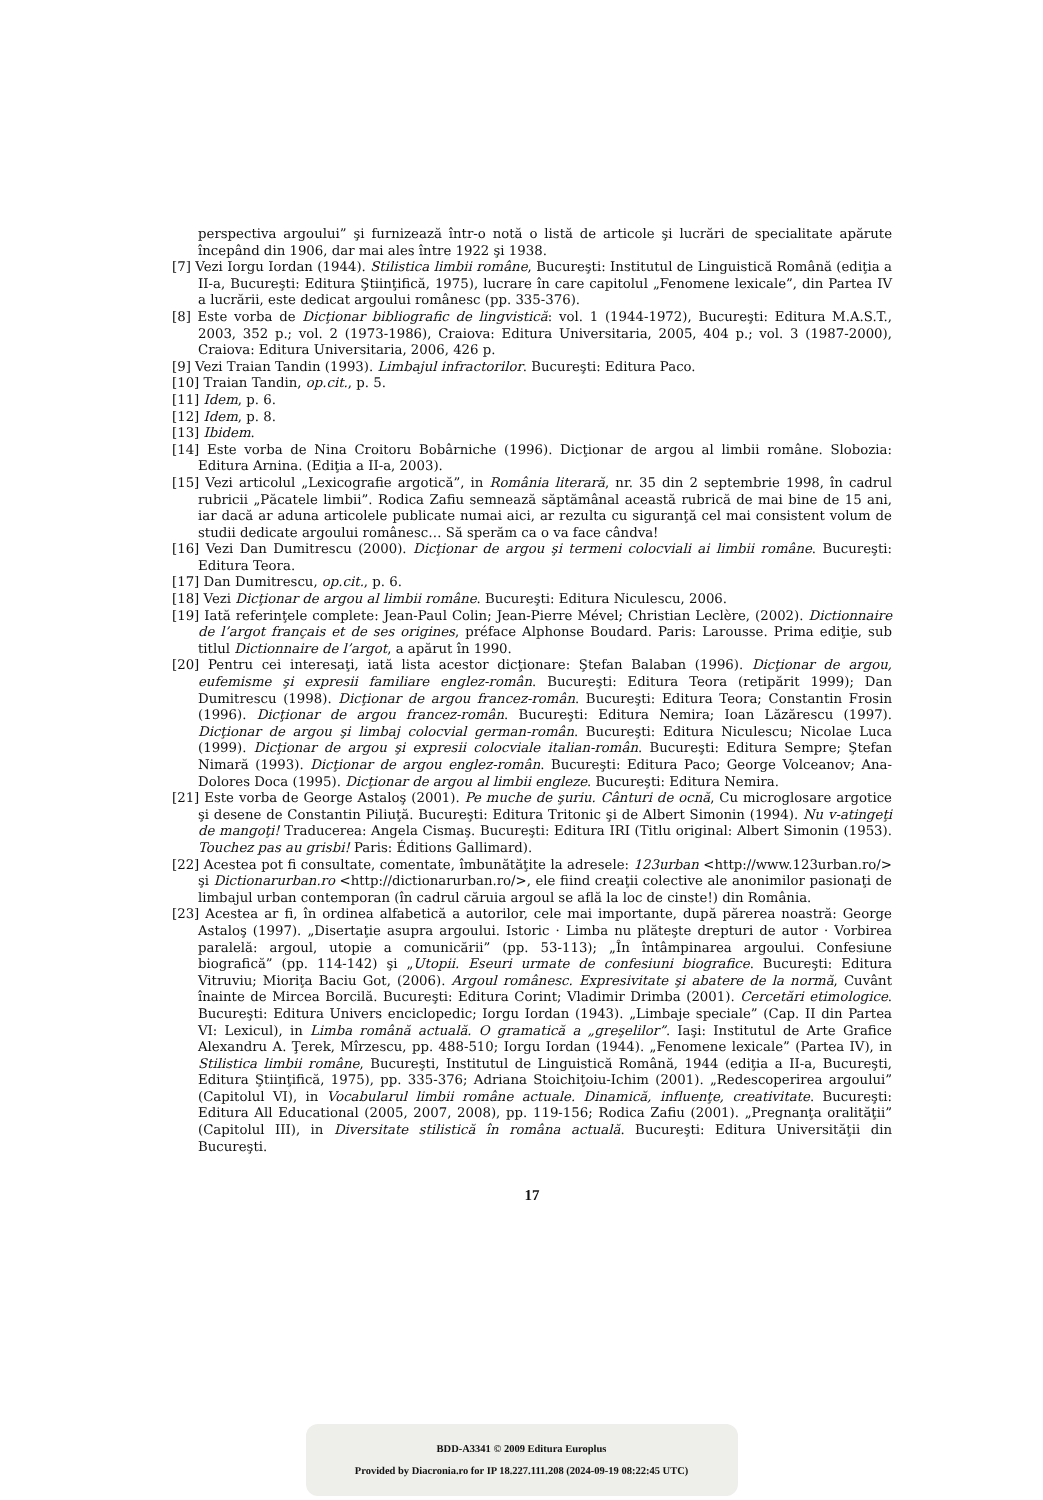perspectiva argoului” şi furnizează într-o notă o listă de articole şi lucrări de specialitate apărute începând din 1906, dar mai ales între 1922 şi 1938.
[7] Vezi Iorgu Iordan (1944). Stilistica limbii române, Bucureşti: Institutul de Linguistică Română (ediţia a II-a, Bucureşti: Editura Ştiinţifică, 1975), lucrare în care capitolul „Fenomene lexicale”, din Partea IV a lucrării, este dedicat argoului românesc (pp. 335-376).
[8] Este vorba de Dicţionar bibliografic de lingvistică: vol. 1 (1944-1972), Bucureşti: Editura M.A.S.T., 2003, 352 p.; vol. 2 (1973-1986), Craiova: Editura Universitaria, 2005, 404 p.; vol. 3 (1987-2000), Craiova: Editura Universitaria, 2006, 426 p.
[9] Vezi Traian Tandin (1993). Limbajul infractorilor. Bucureşti: Editura Paco.
[10] Traian Tandin, op.cit., p. 5.
[11] Idem, p. 6.
[12] Idem, p. 8.
[13] Ibidem.
[14] Este vorba de Nina Croitoru Bobârniche (1996). Dicţionar de argou al limbii române. Slobozia: Editura Arnina. (Ediţia a II-a, 2003).
[15] Vezi articolul „Lexicografie argotică”, in România literară, nr. 35 din 2 septembrie 1998, în cadrul rubricii „Păcatele limbii”. Rodica Zafiu semnează săptămânal această rubrică de mai bine de 15 ani, iar dacă ar aduna articolele publicate numai aici, ar rezulta cu siguranţă cel mai consistent volum de studii dedicate argoului românesc… Să sperăm ca o va face cândva!
[16] Vezi Dan Dumitrescu (2000). Dicţionar de argou şi termeni colocviali ai limbii române. Bucureşti: Editura Teora.
[17] Dan Dumitrescu, op.cit., p. 6.
[18] Vezi Dicţionar de argou al limbii române. Bucureşti: Editura Niculescu, 2006.
[19] Iată referinţele complete: Jean-Paul Colin; Jean-Pierre Mével; Christian Leclère, (2002). Dictionnaire de l’argot français et de ses origines, préface Alphonse Boudard. Paris: Larousse. Prima ediţie, sub titlul Dictionnaire de l’argot, a apărut în 1990.
[20] Pentru cei interesaţi, iată lista acestor dicţionare: Ştefan Balaban (1996). Dicţionar de argou, eufemisme şi expresii familiare englez-român. Bucureşti: Editura Teora (retipărit 1999); Dan Dumitrescu (1998). Dicţionar de argou francez-român. Bucureşti: Editura Teora; Constantin Frosin (1996). Dicţionar de argou francez-român. Bucureşti: Editura Nemira; Ioan Lăzărescu (1997). Dicţionar de argou şi limbaj colocvial german-român. Bucureşti: Editura Niculescu; Nicolae Luca (1999). Dicţionar de argou şi expresii colocviale italian-român. Bucureşti: Editura Sempre; Ştefan Nimară (1993). Dicţionar de argou englez-român. Bucureşti: Editura Paco; George Volceanov; Ana-Dolores Doca (1995). Dicţionar de argou al limbii engleze. Bucureşti: Editura Nemira.
[21] Este vorba de George Astaloş (2001). Pe muche de şuriu. Cânturi de ocnă, Cu microglosare argotice şi desene de Constantin Piliuţă. Bucureşti: Editura Tritonic şi de Albert Simonin (1994). Nu v-atingeţi de mangoţi! Traducerea: Angela Cismaş. Bucureşti: Editura IRI (Titlu original: Albert Simonin (1953). Touchez pas au grisbi! Paris: Éditions Gallimard).
[22] Acestea pot fi consultate, comentate, îmbunătăţite la adresele: 123urban <http://www.123urban.ro/> şi Dictionarurban.ro <http://dictionarurban.ro/>, ele fiind creaţii colective ale anonimilor pasionaţi de limbajul urban contemporan (în cadrul căruia argoul se află la loc de cinste!) din România.
[23] Acestea ar fi, în ordinea alfabetică a autorilor, cele mai importante, după părerea noastră: George Astaloş (1997). „Disertaţie asupra argoului. Istoric · Limba nu plăteşte drepturi de autor · Vorbirea paralelă: argoul, utopie a comunicării” (pp. 53-113); „În întâmpinarea argoului. Confesiune biografică” (pp. 114-142) şi „Utopii. Eseuri urmate de confesiuni biografice. Bucureşti: Editura Vitruviu; Mioriţa Baciu Got, (2006). Argoul românesc. Expresivitate şi abatere de la normă, Cuvânt înainte de Mircea Borcilă. Bucureşti: Editura Corint; Vladimir Drimba (2001). Cercetări etimologice. Bucureşti: Editura Univers enciclopedic; Iorgu Iordan (1943). „Limbaje speciale” (Cap. II din Partea VI: Lexicul), in Limba română actuală. O gramatică a „greşelilor”. Iaşi: Institutul de Arte Grafice Alexandru A. Ţerek, Mîrzescu, pp. 488-510; Iorgu Iordan (1944). „Fenomene lexicale” (Partea IV), in Stilistica limbii române, Bucureşti, Institutul de Linguistică Română, 1944 (ediţia a II-a, Bucureşti, Editura Ştiinţifică, 1975), pp. 335-376; Adriana Stoichiţoiu-Ichim (2001). „Redescoperirea argoului” (Capitolul VI), in Vocabularul limbii române actuale. Dinamică, influenţe, creativitate. Bucureşti: Editura All Educational (2005, 2007, 2008), pp. 119-156; Rodica Zafiu (2001). „Pregnanţa oralităţii” (Capitolul III), in Diversitate stilistică în româna actuală. Bucureşti: Editura Universităţii din Bucureşti.
17
BDD-A3341 © 2009 Editura Europlus
Provided by Diacronia.ro for IP 18.227.111.208 (2024-09-19 08:22:45 UTC)